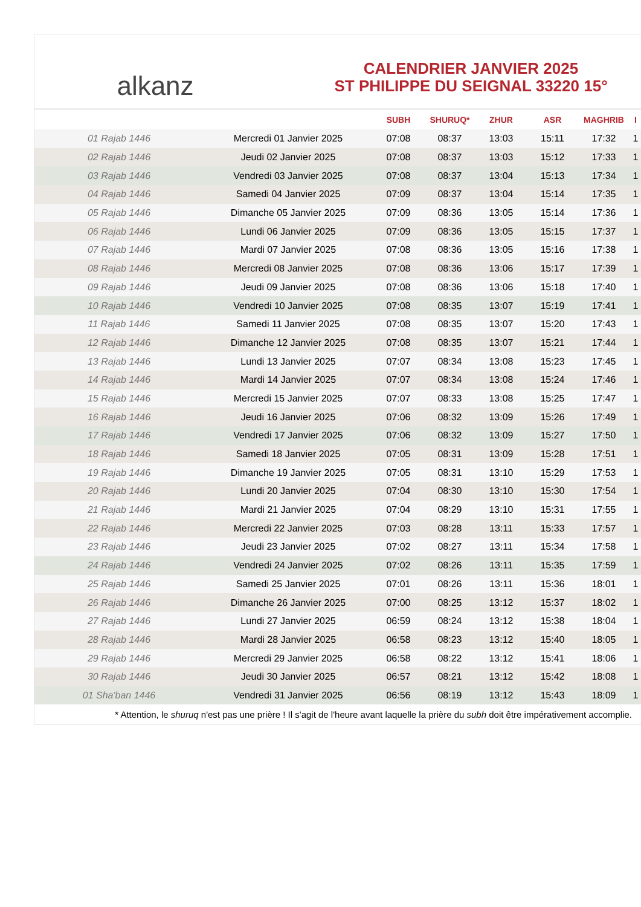alkanz
CALENDRIER JANVIER 2025
ST PHILIPPE DU SEIGNAL 33220 15°
| | | SUBH | SHURUQ* | ZHUR | ASR | MAGHRIB | I |
| --- | --- | --- | --- | --- | --- | --- | --- |
| 01 Rajab 1446 | Mercredi 01 Janvier 2025 | 07:08 | 08:37 | 13:03 | 15:11 | 17:32 | 1 |
| 02 Rajab 1446 | Jeudi 02 Janvier 2025 | 07:08 | 08:37 | 13:03 | 15:12 | 17:33 | 1 |
| 03 Rajab 1446 | Vendredi 03 Janvier 2025 | 07:08 | 08:37 | 13:04 | 15:13 | 17:34 | 1 |
| 04 Rajab 1446 | Samedi 04 Janvier 2025 | 07:09 | 08:37 | 13:04 | 15:14 | 17:35 | 1 |
| 05 Rajab 1446 | Dimanche 05 Janvier 2025 | 07:09 | 08:36 | 13:05 | 15:14 | 17:36 | 1 |
| 06 Rajab 1446 | Lundi 06 Janvier 2025 | 07:09 | 08:36 | 13:05 | 15:15 | 17:37 | 1 |
| 07 Rajab 1446 | Mardi 07 Janvier 2025 | 07:08 | 08:36 | 13:05 | 15:16 | 17:38 | 1 |
| 08 Rajab 1446 | Mercredi 08 Janvier 2025 | 07:08 | 08:36 | 13:06 | 15:17 | 17:39 | 1 |
| 09 Rajab 1446 | Jeudi 09 Janvier 2025 | 07:08 | 08:36 | 13:06 | 15:18 | 17:40 | 1 |
| 10 Rajab 1446 | Vendredi 10 Janvier 2025 | 07:08 | 08:35 | 13:07 | 15:19 | 17:41 | 1 |
| 11 Rajab 1446 | Samedi 11 Janvier 2025 | 07:08 | 08:35 | 13:07 | 15:20 | 17:43 | 1 |
| 12 Rajab 1446 | Dimanche 12 Janvier 2025 | 07:08 | 08:35 | 13:07 | 15:21 | 17:44 | 1 |
| 13 Rajab 1446 | Lundi 13 Janvier 2025 | 07:07 | 08:34 | 13:08 | 15:23 | 17:45 | 1 |
| 14 Rajab 1446 | Mardi 14 Janvier 2025 | 07:07 | 08:34 | 13:08 | 15:24 | 17:46 | 1 |
| 15 Rajab 1446 | Mercredi 15 Janvier 2025 | 07:07 | 08:33 | 13:08 | 15:25 | 17:47 | 1 |
| 16 Rajab 1446 | Jeudi 16 Janvier 2025 | 07:06 | 08:32 | 13:09 | 15:26 | 17:49 | 1 |
| 17 Rajab 1446 | Vendredi 17 Janvier 2025 | 07:06 | 08:32 | 13:09 | 15:27 | 17:50 | 1 |
| 18 Rajab 1446 | Samedi 18 Janvier 2025 | 07:05 | 08:31 | 13:09 | 15:28 | 17:51 | 1 |
| 19 Rajab 1446 | Dimanche 19 Janvier 2025 | 07:05 | 08:31 | 13:10 | 15:29 | 17:53 | 1 |
| 20 Rajab 1446 | Lundi 20 Janvier 2025 | 07:04 | 08:30 | 13:10 | 15:30 | 17:54 | 1 |
| 21 Rajab 1446 | Mardi 21 Janvier 2025 | 07:04 | 08:29 | 13:10 | 15:31 | 17:55 | 1 |
| 22 Rajab 1446 | Mercredi 22 Janvier 2025 | 07:03 | 08:28 | 13:11 | 15:33 | 17:57 | 1 |
| 23 Rajab 1446 | Jeudi 23 Janvier 2025 | 07:02 | 08:27 | 13:11 | 15:34 | 17:58 | 1 |
| 24 Rajab 1446 | Vendredi 24 Janvier 2025 | 07:02 | 08:26 | 13:11 | 15:35 | 17:59 | 1 |
| 25 Rajab 1446 | Samedi 25 Janvier 2025 | 07:01 | 08:26 | 13:11 | 15:36 | 18:01 | 1 |
| 26 Rajab 1446 | Dimanche 26 Janvier 2025 | 07:00 | 08:25 | 13:12 | 15:37 | 18:02 | 1 |
| 27 Rajab 1446 | Lundi 27 Janvier 2025 | 06:59 | 08:24 | 13:12 | 15:38 | 18:04 | 1 |
| 28 Rajab 1446 | Mardi 28 Janvier 2025 | 06:58 | 08:23 | 13:12 | 15:40 | 18:05 | 1 |
| 29 Rajab 1446 | Mercredi 29 Janvier 2025 | 06:58 | 08:22 | 13:12 | 15:41 | 18:06 | 1 |
| 30 Rajab 1446 | Jeudi 30 Janvier 2025 | 06:57 | 08:21 | 13:12 | 15:42 | 18:08 | 1 |
| 01 Sha'ban 1446 | Vendredi 31 Janvier 2025 | 06:56 | 08:19 | 13:12 | 15:43 | 18:09 | 1 |
* Attention, le shuruq n'est pas une prière ! Il s'agit de l'heure avant laquelle la prière du subh doit être impérativement accomplie.